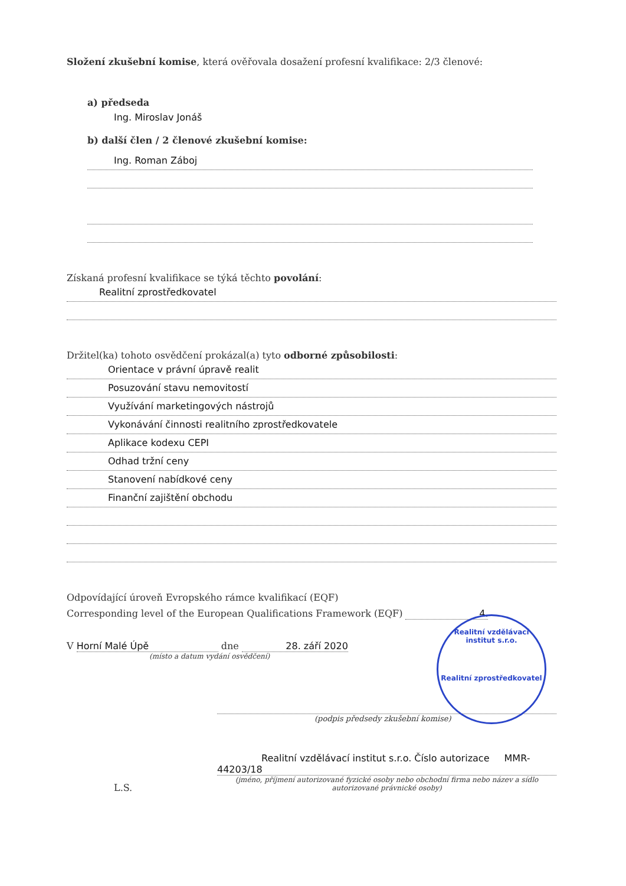Složení zkušební komise, která ověřovala dosažení profesní kvalifikace: 2/3 členové:
a) předseda
Ing. Miroslav Jonáš
b) další člen / 2 členové zkušební komise:
Ing. Roman Záboj
Získaná profesní kvalifikace se týká těchto povolání:
Realitní zprostředkovatel
Držitel(ka) tohoto osvědčení prokázal(a) tyto odborné způsobilosti:
Orientace v právní úpravě realit
Posuzování stavu nemovitostí
Využívání marketingových nástrojů
Vykonávání činnosti realitního zprostředkovatele
Aplikace kodexu CEPI
Odhad tržní ceny
Stanovení nabídkové ceny
Finanční zajištění obchodu
Odpovídající úroveň Evropského rámce kvalifikací (EQF)
Corresponding level of the European Qualifications Framework (EQF) 4.
V Horní Malé Úpě dne 28. září 2020
(místo a datum vydání osvědčení)
(podpis předsedy zkušební komise)
L.S.
Realitní vzdělávací institut s.r.o. Číslo autorizace MMR-44203/18
(jméno, příjmení autorizované fyzické osoby nebo obchodní firma nebo název a sídlo autorizované právnické osoby)
Realitní vzdělávací institut s.r.o.
Realitní zprostředkovatel